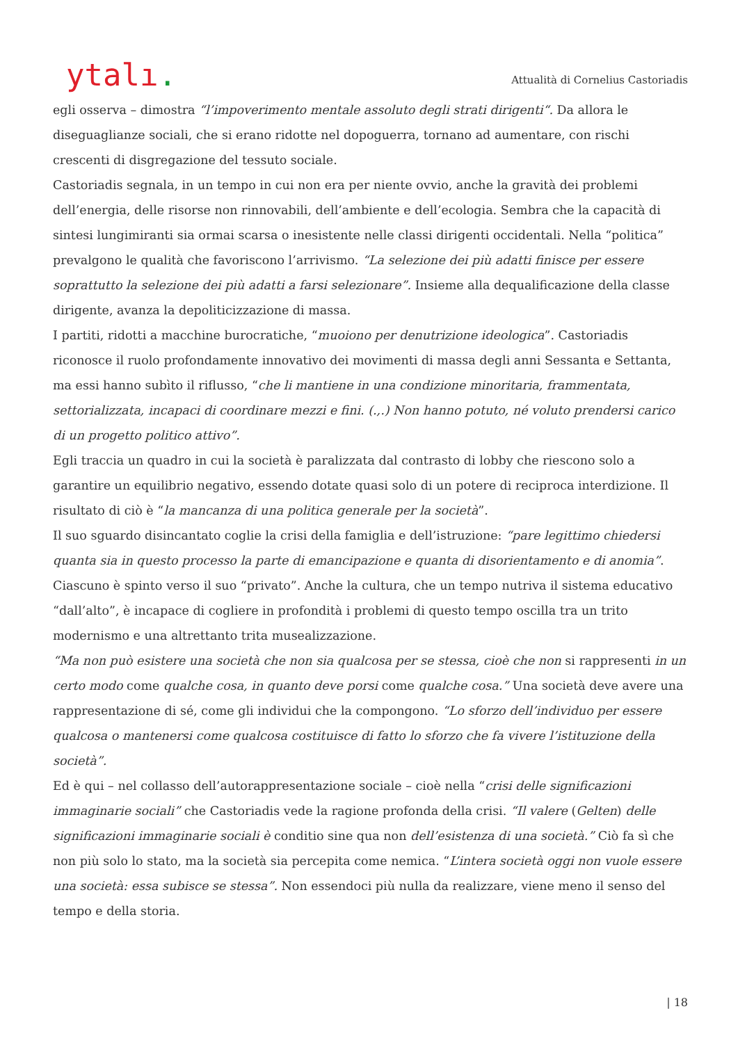ytalı.
Attualità di Cornelius Castoriadis
egli osserva – dimostra “l’impoverimento mentale assoluto degli strati dirigenti“. Da allora le diseguaglianze sociali, che si erano ridotte nel dopoguerra, tornano ad aumentare, con rischi crescenti di disgregazione del tessuto sociale.
Castoriadis segnala, in un tempo in cui non era per niente ovvio, anche la gravità dei problemi dell’energia, delle risorse non rinnovabili, dell’ambiente e dell’ecologia. Sembra che la capacità di sintesi lungimiranti sia ormai scarsa o inesistente nelle classi dirigenti occidentali. Nella “politica” prevalgono le qualità che favoriscono l’arrivismo. “La selezione dei più adatti finisce per essere soprattutto la selezione dei più adatti a farsi selezionare”. Insieme alla dequalificazione della classe dirigente, avanza la depoliticizzazione di massa.
I partiti, ridotti a macchine burocratiche, “muoiono per denutrizione ideologica”. Castoriadis riconosce il ruolo profondamente innovativo dei movimenti di massa degli anni Sessanta e Settanta, ma essi hanno subìto il riflusso, “che li mantiene in una condizione minoritaria, frammentata, settorializzata, incapaci di coordinare mezzi e fini. (.,.) Non hanno potuto, né voluto prendersi carico di un progetto politico attivo”.
Egli traccia un quadro in cui la società è paralizzata dal contrasto di lobby che riescono solo a garantire un equilibrio negativo, essendo dotate quasi solo di un potere di reciproca interdizione. Il risultato di ciò è “la mancanza di una politica generale per la società”.
Il suo sguardo disincantato coglie la crisi della famiglia e dell’istruzione: “pare legittimo chiedersi quanta sia in questo processo la parte di emancipazione e quanta di disorientamento e di anomia”. Ciascuno è spinto verso il suo “privato”. Anche la cultura, che un tempo nutriva il sistema educativo “dall’alto”, è incapace di cogliere in profondità i problemi di questo tempo oscilla tra un trito modernismo e una altrettanto trita musealizzazione.
“Ma non può esistere una società che non sia qualcosa per se stessa, cioè che non si rappresenti in un certo modo come qualche cosa, in quanto deve porsi come qualche cosa.” Una società deve avere una rappresentazione di sé, come gli individui che la compongono. “Lo sforzo dell’individuo per essere qualcosa o mantenersi come qualcosa costituisce di fatto lo sforzo che fa vivere l’istituzione della società”.
Ed è qui – nel collasso dell’autorappresentazione sociale – cioè nella “crisi delle significazioni immaginarie sociali” che Castoriadis vede la ragione profonda della crisi. “Il valere (Gelten) delle significazioni immaginarie sociali è conditio sine qua non dell’esistenza di una società.” Ciò fa sì che non più solo lo stato, ma la società sia percepita come nemica. “L’intera società oggi non vuole essere una società: essa subisce se stessa”. Non essendoci più nulla da realizzare, viene meno il senso del tempo e della storia.
| 18